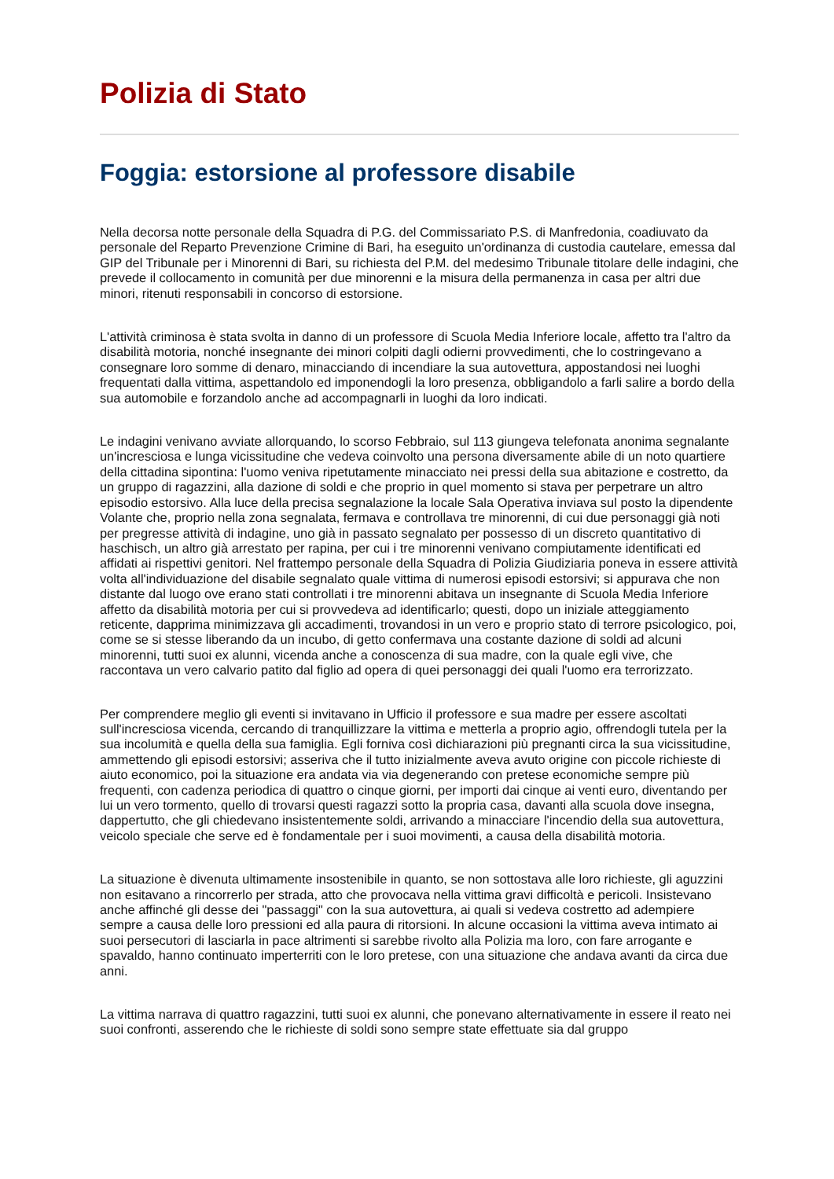Polizia di Stato
Foggia: estorsione al professore disabile
Nella decorsa notte personale della Squadra di P.G. del Commissariato P.S. di Manfredonia, coadiuvato da personale del Reparto Prevenzione Crimine di Bari, ha eseguito un'ordinanza di custodia cautelare, emessa dal GIP del Tribunale per i Minorenni di Bari, su richiesta del P.M. del medesimo Tribunale titolare delle indagini, che prevede il collocamento in comunità per due minorenni e la misura della permanenza in casa per altri due minori, ritenuti responsabili in concorso di estorsione.
L'attività criminosa è stata svolta in danno di un professore di Scuola Media Inferiore locale, affetto tra l'altro da disabilità motoria, nonché insegnante dei minori colpiti dagli odierni provvedimenti, che lo costringevano a consegnare loro somme di denaro, minacciando di incendiare la sua autovettura, appostandosi nei luoghi frequentati dalla vittima, aspettandolo ed imponendogli la loro presenza, obbligandolo a farli salire a bordo della sua automobile e forzandolo anche ad accompagnarli in luoghi da loro indicati.
Le indagini venivano avviate allorquando, lo scorso Febbraio, sul 113 giungeva telefonata anonima segnalante un'incresciosa e lunga vicissitudine che vedeva coinvolto una persona diversamente abile di un noto quartiere della cittadina sipontina: l'uomo veniva ripetutamente minacciato nei pressi della sua abitazione e costretto, da un gruppo di ragazzini, alla dazione di soldi e che proprio in quel momento si stava per perpetrare un altro episodio estorsivo. Alla luce della precisa segnalazione la locale Sala Operativa inviava sul posto la dipendente Volante che, proprio nella zona segnalata, fermava e controllava tre minorenni, di cui due personaggi già noti per pregresse attività di indagine, uno già in passato segnalato per possesso di un discreto quantitativo di haschisch, un altro già arrestato per rapina, per cui i tre minorenni venivano compiutamente identificati ed affidati ai rispettivi genitori. Nel frattempo personale della Squadra di Polizia Giudiziaria poneva in essere attività volta all'individuazione del disabile segnalato quale vittima di numerosi episodi estorsivi; si appurava che non distante dal luogo ove erano stati controllati i tre minorenni abitava un insegnante di Scuola Media Inferiore affetto da disabilità motoria per cui si provvedeva ad identificarlo; questi, dopo un iniziale atteggiamento reticente, dapprima minimizzava gli accadimenti, trovandosi in un vero e proprio stato di terrore psicologico, poi, come se si stesse liberando da un incubo, di getto confermava una costante dazione di soldi ad alcuni minorenni, tutti suoi ex alunni, vicenda anche a conoscenza di sua madre, con la quale egli vive, che raccontava un vero calvario patito dal figlio ad opera di quei personaggi dei quali l'uomo era terrorizzato.
Per comprendere meglio gli eventi si invitavano in Ufficio il professore e sua madre per essere ascoltati sull'incresciosa vicenda, cercando di tranquillizzare la vittima e metterla a proprio agio, offrendogli tutela per la sua incolumità e quella della sua famiglia. Egli forniva così dichiarazioni più pregnanti circa la sua vicissitudine, ammettendo gli episodi estorsivi; asseriva che il tutto inizialmente aveva avuto origine con piccole richieste di aiuto economico, poi la situazione era andata via via degenerando con pretese economiche sempre più frequenti, con cadenza periodica di quattro o cinque giorni, per importi dai cinque ai venti euro, diventando per lui un vero tormento, quello di trovarsi questi ragazzi sotto la propria casa, davanti alla scuola dove insegna, dappertutto, che gli chiedevano insistentemente soldi, arrivando a minacciare l'incendio della sua autovettura, veicolo speciale che serve ed è fondamentale per i suoi movimenti, a causa della disabilità motoria.
La situazione è divenuta ultimamente insostenibile in quanto, se non sottostava alle loro richieste, gli aguzzini non esitavano a rincorrerlo per strada, atto che provocava nella vittima gravi difficoltà e pericoli. Insistevano anche affinché gli desse dei "passaggi" con la sua autovettura, ai quali si vedeva costretto ad adempiere sempre a causa delle loro pressioni ed alla paura di ritorsioni. In alcune occasioni la vittima aveva intimato ai suoi persecutori di lasciarla in pace altrimenti si sarebbe rivolto alla Polizia ma loro, con fare arrogante e spavaldo, hanno continuato imperterriti con le loro pretese, con una situazione che andava avanti da circa due anni.
La vittima narrava di quattro ragazzini, tutti suoi ex alunni, che ponevano alternativamente in essere il reato nei suoi confronti, asserendo che le richieste di soldi sono sempre state effettuate sia dal gruppo